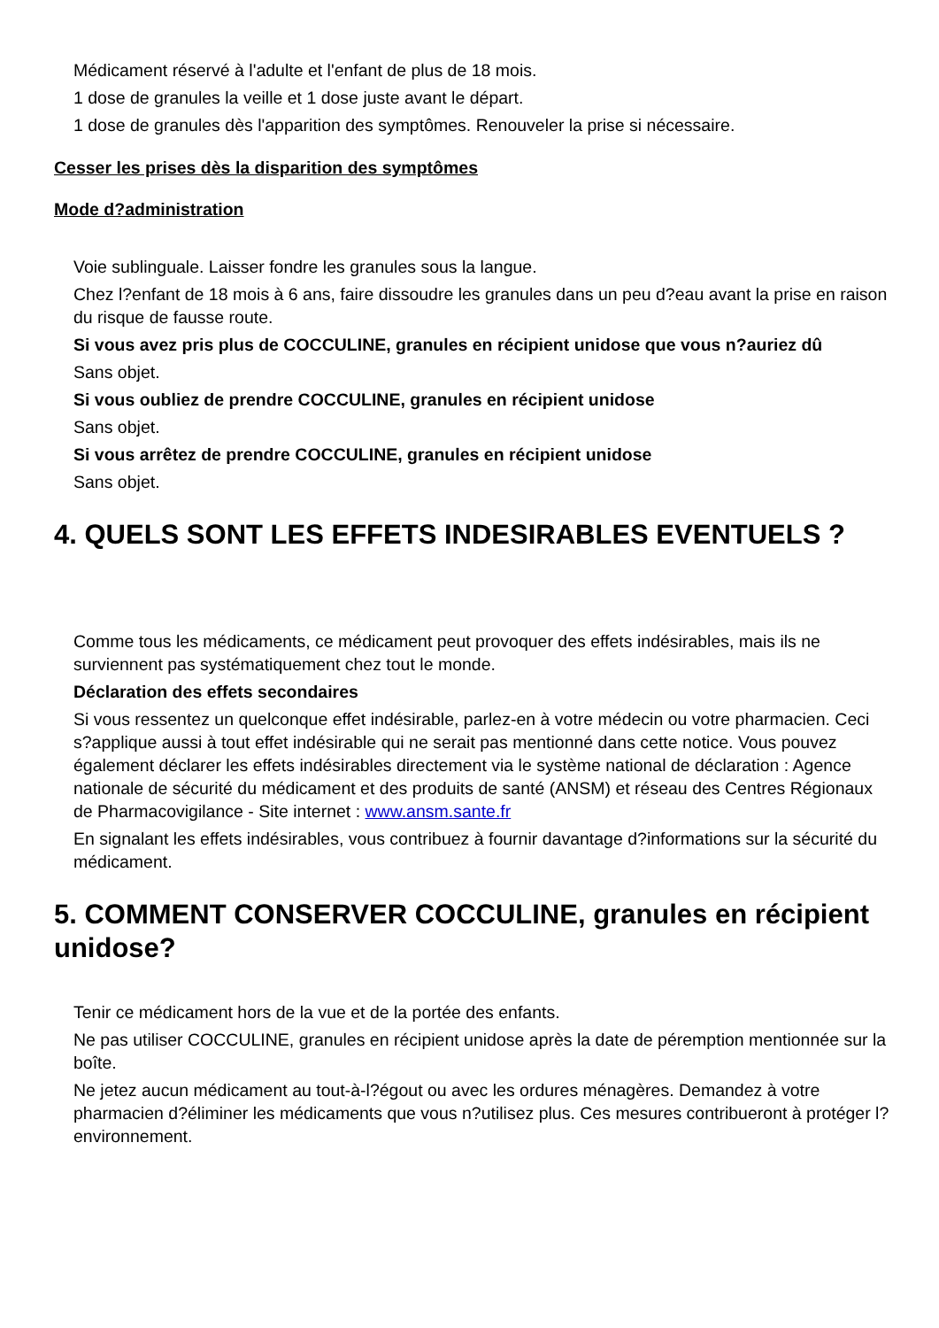Médicament réservé à l'adulte et l'enfant de plus de 18 mois.
1 dose de granules la veille et 1 dose juste avant le départ.
1 dose de granules dès l'apparition des symptômes. Renouveler la prise si nécessaire.
Cesser les prises dès la disparition des symptômes
Mode d?administration
Voie sublinguale. Laisser fondre les granules sous la langue.
Chez l?enfant de 18 mois à 6 ans, faire dissoudre les granules dans un peu d?eau avant la prise en raison du risque de fausse route.
Si vous avez pris plus de COCCULINE, granules en récipient unidose que vous n?auriez dû
Sans objet.
Si vous oubliez de prendre COCCULINE, granules en récipient unidose
Sans objet.
Si vous arrêtez de prendre COCCULINE, granules en récipient unidose
Sans objet.
4. QUELS SONT LES EFFETS INDESIRABLES EVENTUELS ?
Comme tous les médicaments, ce médicament peut provoquer des effets indésirables, mais ils ne surviennent pas systématiquement chez tout le monde.
Déclaration des effets secondaires
Si vous ressentez un quelconque effet indésirable, parlez-en à votre médecin ou votre pharmacien. Ceci s?applique aussi à tout effet indésirable qui ne serait pas mentionné dans cette notice. Vous pouvez également déclarer les effets indésirables directement via le système national de déclaration : Agence nationale de sécurité du médicament et des produits de santé (ANSM) et réseau des Centres Régionaux de Pharmacovigilance - Site internet : www.ansm.sante.fr
En signalant les effets indésirables, vous contribuez à fournir davantage d?informations sur la sécurité du médicament.
5. COMMENT CONSERVER COCCULINE, granules en récipient unidose?
Tenir ce médicament hors de la vue et de la portée des enfants.
Ne pas utiliser COCCULINE, granules en récipient unidose après la date de péremption mentionnée sur la boîte.
Ne jetez aucun médicament au tout-à-l?égout ou avec les ordures ménagères. Demandez à votre pharmacien d?éliminer les médicaments que vous n?utilisez plus. Ces mesures contribueront à protéger l?environnement.